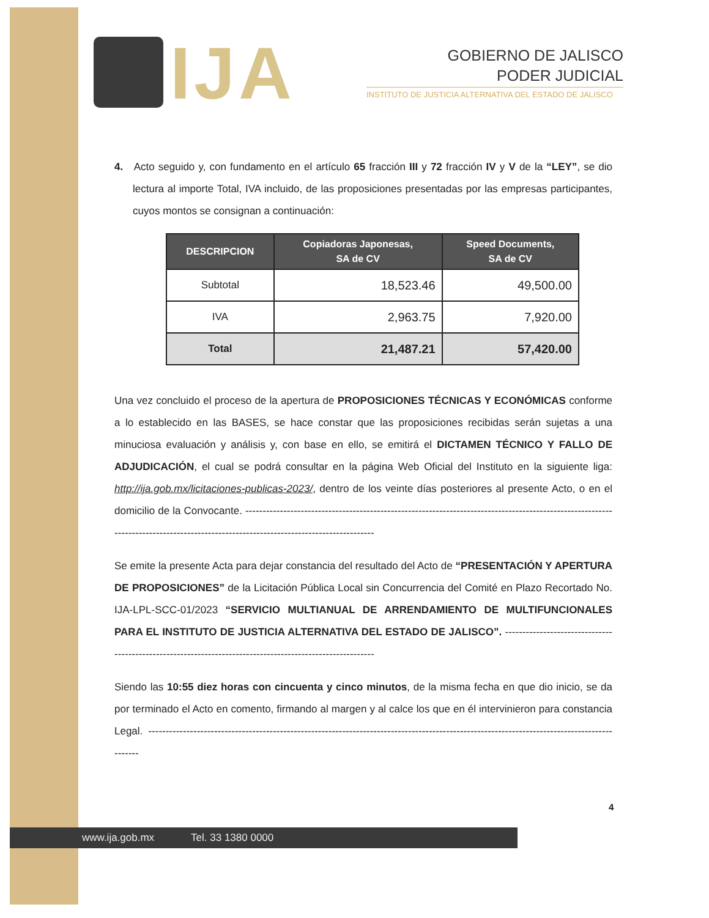IJA
GOBIERNO DE JALISCO
PODER JUDICIAL
INSTITUTO DE JUSTICIA ALTERNATIVA DEL ESTADO DE JALISCO
4. Acto seguido y, con fundamento en el artículo 65 fracción III y 72 fracción IV y V de la “LEY”, se dio lectura al importe Total, IVA incluido, de las proposiciones presentadas por las empresas participantes, cuyos montos se consignan a continuación:
| DESCRIPCION | Copiadoras Japonesas, SA de CV | Speed Documents, SA de CV |
| --- | --- | --- |
| Subtotal | 18,523.46 | 49,500.00 |
| IVA | 2,963.75 | 7,920.00 |
| Total | 21,487.21 | 57,420.00 |
Una vez concluido el proceso de la apertura de PROPOSICIONES TÉCNICAS Y ECONÓMICAS conforme a lo establecido en las BASES, se hace constar que las proposiciones recibidas serán sujetas a una minuciosa evaluación y análisis y, con base en ello, se emitirá el DICTAMEN TÉCNICO Y FALLO DE ADJUDICACIÓN, el cual se podrá consultar en la página Web Oficial del Instituto en la siguiente liga: http://ija.gob.mx/licitaciones-publicas-2023/, dentro de los veinte días posteriores al presente Acto, o en el domicilio de la Convocante. -------------------------------------------------------------------------------------------------------------------------------------------------------------------------------------
Se emite la presente Acta para dejar constancia del resultado del Acto de “PRESENTACIÓN Y APERTURA DE PROPOSICIONES” de la Licitación Pública Local sin Concurrencia del Comité en Plazo Recortado No. IJA-LPL-SCC-01/2023 “SERVICIO MULTIANUAL DE ARRENDAMIENTO DE MULTIFUNCIONALES PARA EL INSTITUTO DE JUSTICIA ALTERNATIVA DEL ESTADO DE JALISCO”. ----------------------------------------------------------------------------------------------------------
Siendo las 10:55 diez horas con cincuenta y cinco minutos, de la misma fecha en que dio inicio, se da por terminado el Acto en comento, firmando al margen y al calce los que en él intervinieron para constancia Legal. ---------------------------------------------------------------------------------------------------------------------------------------------
4
www.ija.gob.mx Tel. 33 1380 0000